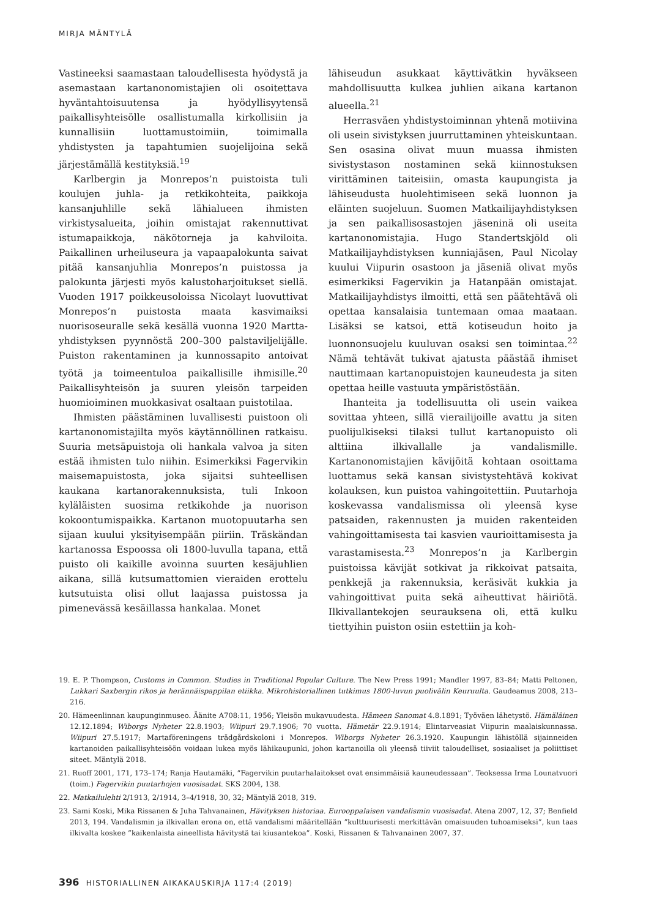MIRJA MÄNTYLÄ
Vastineeksi saamastaan taloudellisesta hyödystä ja asemastaan kartanonomistajien oli osoitettava hyväntahtoisuutensa ja hyödyllisyytensä paikallisyhteisölle osallistumalla kirkollisiin ja kunnallisiin luottamustoimiin, toimimalla yhdistysten ja tapahtumien suojelijoina sekä järjestämällä kestityksiä.<sup>19</sup>
Karlbergin ja Monrepos’n puistoista tuli koulujen juhla- ja retkikohteita, paikkoja kansanjuhlille sekä lähialueen ihmisten virkistysalueita, joihin omistajat rakennuttivat istumapaikkoja, näkötorneja ja kahviloita. Paikallinen urheiluseura ja vapaapalokunta saivat pitää kansanjuhlia Monrepos’n puistossa ja palokunta järjesti myös kalustoharjoitukset siellä. Vuoden 1917 poikkeusoloissa Nicolayt luovuttivat Monrepos’n puistosta maata kasvimaiksi nuorisoseuralle sekä kesällä vuonna 1920 Martta-yhdistyksen pyynnöstä 200–300 palstaviljelijälle. Puiston rakentaminen ja kunnossapito antoivat työtä ja toimeentuloa paikallisille ihmisille.<sup>20</sup> Paikallisyhteisön ja suuren yleisön tarpeiden huomioiminen muokkasivat osaltaan puistotilaa.
Ihmisten päästäminen luvallisesti puistoon oli kartanonomistajilta myös käytännöllinen ratkaisu. Suuria metsäpuistoja oli hankala valvoa ja siten estää ihmisten tulo niihin. Esimerkiksi Fagervikin maisemapuistosta, joka sijaitsi suhteellisen kaukana kartanorakennuksista, tuli Inkoon kyläläisten suosima retkikohde ja nuorison kokoontumispaikka. Kartanon muotopuutarha sen sijaan kuului yksityisempään piiriin. Träskändan kartanossa Espoossa oli 1800-luvulla tapana, että puisto oli kaikille avoinna suurten kesäjuhlien aikana, sillä kutsumattomien vieraiden erottelu kutsutuista olisi ollut laajassa puistossa ja pimenevässä kesäillassa hankalaa. Monet
lähiseudun asukkaat käyttivätkin hyväkseen mahdollisuutta kulkea juhlien aikana kartanon alueella.<sup>21</sup>
Herrasväen yhdistystoiminnan yhtenä motiivina oli usein sivistyksen juurruttaminen yhteiskuntaan. Sen osasina olivat muun muassa ihmisten sivistystason nostaminen sekä kiinnostuksen virittäminen taiteisiin, omasta kaupungista ja lähiseudusta huolehtimiseen sekä luonnon ja eläinten suojeluun. Suomen Matkailijayhdistyksen ja sen paikallisosastojen jäseninä oli useita kartanonomistajia. Hugo Standertskjöld oli Matkailijayhdistyksen kunniajäsen, Paul Nicolay kuului Viipurin osastoon ja jäseniä olivat myös esimerkiksi Fagervikin ja Hatanpään omistajat. Matkailijayhdistys ilmoitti, että sen päätehtävä oli opettaa kansalaisia tuntemaan omaa maataan. Lisäksi se katsoi, että kotiseudun hoito ja luonnonsuojelu kuuluvan osaksi sen toimintaa.<sup>22</sup> Nämä tehtävät tukivat ajatusta päästää ihmiset nauttimaan kartanopuistojen kauneudesta ja siten opettaa heille vastuuta ympäristöstään.
Ihanteita ja todellisuutta oli usein vaikea sovittaa yhteen, sillä vierailijoille avattu ja siten puolijulkiseksi tilaksi tullut kartanopuisto oli alttiina ilkivallalle ja vandalismille. Kartanonomistajien kävijöitä kohtaan osoittama luottamus sekä kansan sivistystehtävä kokivat kolauksen, kun puistoa vahingoitettiin. Puutarhoja koskevassa vandalismissa oli yleensä kyse patsaiden, rakennusten ja muiden rakenteiden vahingoittamisesta tai kasvien vaurioittamisesta ja varastamisesta.<sup>23</sup> Monrepos’n ja Karlbergin puistoissa kävijät sotkivat ja rikkoivat patsaita, penkkejä ja rakennuksia, keräsivät kukkia ja vahingoittivat puita sekä aiheuttivat häiriötä. Ilkivallantekojen seurauksena oli, että kulku tiettyihin puiston osiin estettiin ja koh-
19. E. P. Thompson, Customs in Common. Studies in Traditional Popular Culture. The New Press 1991; Mandler 1997, 83–84; Matti Peltonen, Lukkari Saxbergin rikos ja herännäispappilan etiikka. Mikrohistoriallinen tutkimus 1800-luvun puolivälin Keuruulta. Gaudeamus 2008, 213–216.
20. Hämeenlinnan kaupunginmuseo. Äänite A708:11, 1956; Yleisön mukavuudesta. Hämeen Sanomat 4.8.1891; Työväen lähetystö. Hämäläinen 12.12.1894; Wiborgs Nyheter 22.8.1903; Wiipuri 29.7.1906; 70 vuotta. Hämetär 22.9.1914; Elintarveasiat Viipurin maalaiskunnassa. Wiipuri 27.5.1917; Martaföreningens trädgårdskoloni i Monrepos. Wiborgs Nyheter 26.3.1920. Kaupungin lähistöllä sijainneiden kartanoiden paikallisyhteisöön voidaan lukea myös lähikaupunki, johon kartanoilla oli yleensä tiiviit taloudelliset, sosiaaliset ja poliittiset siteet. Mäntylä 2018.
21. Ruoff 2001, 171, 173–174; Ranja Hautamäki, ”Fagervikin puutarhalaitokset ovat ensimmäisiä kauneudessaan”. Teoksessa Irma Lounatvuori (toim.) Fagervikin puutarhojen vuosisadat. SKS 2004, 138.
22. Matkailulehti 2/1913, 2/1914, 3–4/1918, 30, 32; Mäntylä 2018, 319.
23. Sami Koski, Mika Rissanen & Juha Tahvanainen, Hävityksen historiaa. Eurooppalaisen vandalismin vuosisadat. Atena 2007, 12, 37; Benfield 2013, 194. Vandalismin ja ilkivallan erona on, että vandalismi määritellään ”kulttuurisesti merkittävän omaisuuden tuhoamiseksi”, kun taas ilkivalta koskee ”kaikenlaista aineellista hävitystä tai kiusantekoa”. Koski, Rissanen & Tahvanainen 2007, 37.
396 HISTORIALLINEN AIKAKAUSKIRJA 117:4 (2019)